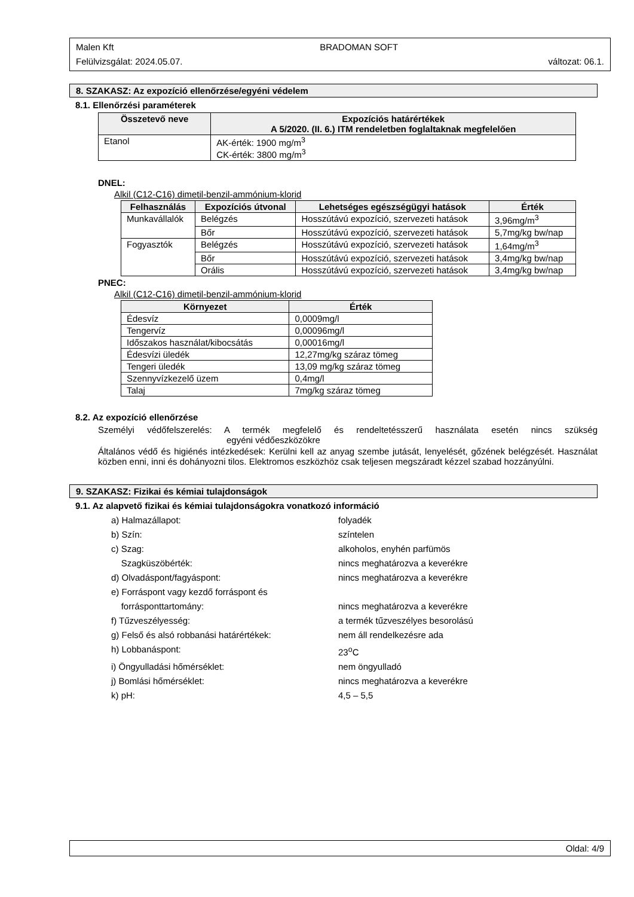Malen Kft BRADOMAN SOFT
Felülvizsgálat: 2024.05.07. változat: 06.1.
8. SZAKASZ: Az expozíció ellenőrzése/egyéni védelem
8.1. Ellenőrzési paraméterek
| Összetevő neve | Expozíciós határértékek A 5/2020. (II. 6.) ITM rendeletben foglaltaknak megfelelően |
| --- | --- |
| Etanol | AK-érték: 1900 mg/m<sup>3</sup> CK-érték: 3800 mg/m<sup>3</sup> |
DNEL:
Alkil (C12-C16) dimetil-benzil-ammónium-klorid
| Felhasználás | Expozíciós útvonal | Lehetséges egészségügyi hatások | Érték |
| --- | --- | --- | --- |
| Munkavállalók | Belégzés | Hosszútávú expozíció, szervezeti hatások | 3,96mg/m<sup>3</sup> |
| | Bőr | Hosszútávú expozíció, szervezeti hatások | 5,7mg/kg bw/nap |
| Fogyasztók | Belégzés | Hosszútávú expozíció, szervezeti hatások | 1,64mg/m<sup>3</sup> |
| | Bőr | Hosszútávú expozíció, szervezeti hatások | 3,4mg/kg bw/nap |
| | Orális | Hosszútávú expozíció, szervezeti hatások | 3,4mg/kg bw/nap |
PNEC:
Alkil (C12-C16) dimetil-benzil-ammónium-klorid
| Környezet | Érték |
| --- | --- |
| Édesvíz | 0,0009mg/l |
| Tengervíz | 0,00096mg/l |
| Időszakos használat/kibocsátás | 0,00016mg/l |
| Édesvízi üledék | 12,27mg/kg száraz tömeg |
| Tengeri üledék | 13,09 mg/kg száraz tömeg |
| Szennyvízkezelő üzem | 0,4mg/l |
| Talaj | 7mg/kg száraz tömeg |
8.2. Az expozíció ellenőrzése
Személyi védőfelszerelés: A termék megfelelő és rendeltetésszerű használata esetén nincs szükség egyéni védőeszközökre
Általános védő és higiénés intézkedések: Kerülni kell az anyag szembe jutását, lenyelését, gőzének belégzését. Használat közben enni, inni és dohányozni tilos. Elektromos eszközhöz csak teljesen megszáradt kézzel szabad hozzányúlni.
9. SZAKASZ: Fizikai és kémiai tulajdonságok
9.1. Az alapvető fizikai és kémiai tulajdonságokra vonatkozó információ
a) Halmazállapot: folyadék
b) Szín: színtelen
c) Szag: alkoholos, enyhén parfümös
Szagküszöbérték: nincs meghatározva a keverékre
d) Olvadáspont/fagyáspont: nincs meghatározva a keverékre
e) Forráspont vagy kezdő forráspont és
forrásponttartomány:
nincs meghatározva a keverékre
f) Tűzveszélyesség: a termék tűzveszélyes besorolású
g) Felső és alsó robbanási határértékek: nem áll rendelkezésre ada
h) Lobbanáspont: 23<sup>o</sup>C
i) Öngyulladási hőmérséklet: nem öngyulladó
j) Bomlási hőmérséklet: nincs meghatározva a keverékre
k) pH: 4,5 – 5,5
Oldal: 4/9